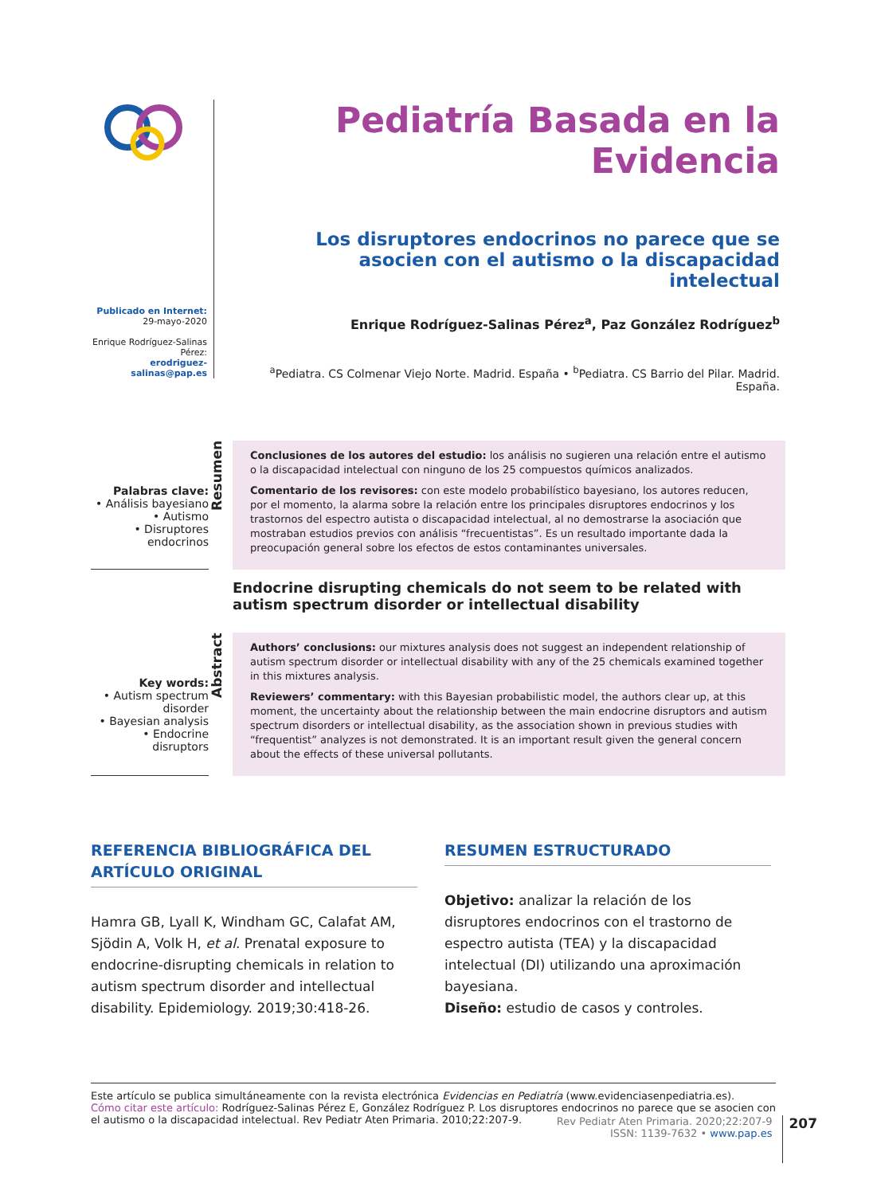Publicado en Internet:
29-mayo-2020
Enrique Rodríguez-Salinas Pérez:
erodriguez-salinas@pap.es
Pediatría Basada en la Evidencia
Los disruptores endocrinos no parece que se asocien con el autismo o la discapacidad intelectual
Enrique Rodríguez-Salinas Pérez<sup>a</sup>, Paz González Rodríguez<sup>b</sup>
<sup>a</sup> Pediatra. CS Colmenar Viejo Norte. Madrid. España • <sup>b</sup>Pediatra. CS Barrio del Pilar. Madrid. España.
Palabras clave:
• Análisis bayesiano
• Autismo
• Disruptores endocrinos
Resumen
Conclusiones de los autores del estudio: los análisis no sugieren una relación entre el autismo o la discapacidad intelectual con ninguno de los 25 compuestos químicos analizados.
Comentario de los revisores: con este modelo probabilístico bayesiano, los autores reducen, por el momento, la alarma sobre la relación entre los principales disruptores endocrinos y los trastornos del espectro autista o discapacidad intelectual, al no demostrarse la asociación que mostraban estudios previos con análisis “frecuentistas”. Es un resultado importante dada la preocupación general sobre los efectos de estos contaminantes universales.
Endocrine disrupting chemicals do not seem to be related with autism spectrum disorder or intellectual disability
Key words:
• Autism spectrum disorder
• Bayesian analysis
• Endocrine disruptors
Abstract
Authors’ conclusions: our mixtures analysis does not suggest an independent relationship of autism spectrum disorder or intellectual disability with any of the 25 chemicals examined together in this mixtures analysis.
Reviewers’ commentary: with this Bayesian probabilistic model, the authors clear up, at this moment, the uncertainty about the relationship between the main endocrine disruptors and autism spectrum disorders or intellectual disability, as the association shown in previous studies with “frequentist” analyzes is not demonstrated. It is an important result given the general concern about the effects of these universal pollutants.
REFERENCIA BIBLIOGRÁFICA DEL ARTÍCULO ORIGINAL
Hamra GB, Lyall K, Windham GC, Calafat AM, Sjödin A, Volk H, et al. Prenatal exposure to endocrine-disrupting chemicals in relation to autism spectrum disorder and intellectual disability. Epidemiology. 2019;30:418-26.
RESUMEN ESTRUCTURADO
Objetivo: analizar la relación de los disruptores endocrinos con el trastorno de espectro autista (TEA) y la discapacidad intelectual (DI) utilizando una aproximación bayesiana.
Diseño: estudio de casos y controles.
Este artículo se publica simultáneamente con la revista electrónica Evidencias en Pediatría (www.evidenciasenpediatria.es).
Cómo citar este artículo: Rodríguez-Salinas Pérez E, González Rodríguez P. Los disruptores endocrinos no parece que se asocien con el autismo o la discapacidad intelectual. Rev Pediatr Aten Primaria. 2010;22:207-9.
Rev Pediatr Aten Primaria. 2020;22:207-9
ISSN: 1139-7632 • www.pap.es
207